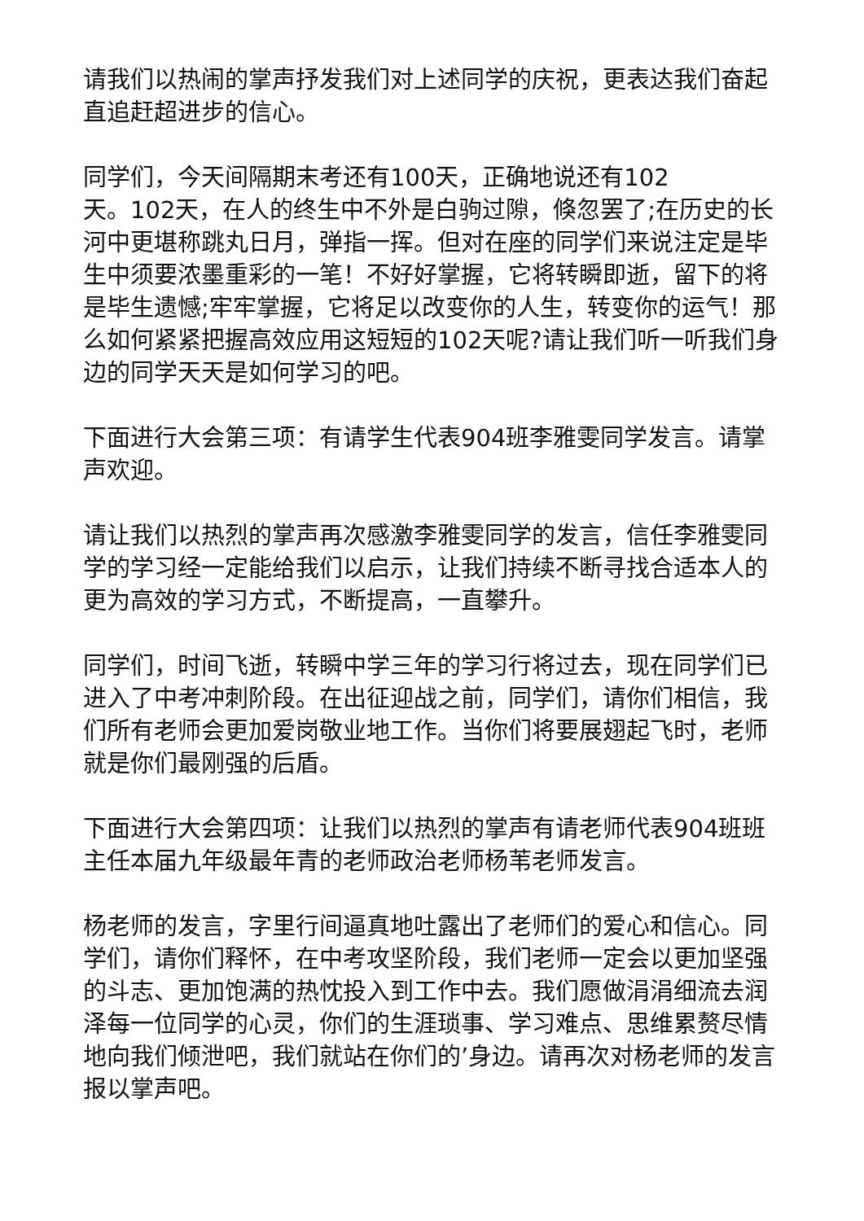请我们以热闹的掌声抒发我们对上述同学的庆祝，更表达我们奋起直追赶超进步的信心。
同学们，今天间隔期末考还有100天，正确地说还有102
天。102天，在人的终生中不外是白驹过隙，倏忽罢了;在历史的长河中更堪称跳丸日月，弹指一挥。但对在座的同学们来说注定是毕生中须要浓墨重彩的一笔！不好好掌握，它将转瞬即逝，留下的将是毕生遗憾;牢牢掌握，它将足以改变你的人生，转变你的运气！那么如何紧紧把握高效应用这短短的102天呢?请让我们听一听我们身边的同学天天是如何学习的吧。
下面进行大会第三项：有请学生代表904班李雅雯同学发言。请掌声欢迎。
请让我们以热烈的掌声再次感激李雅雯同学的发言，信任李雅雯同学的学习经一定能给我们以启示，让我们持续不断寻找合适本人的更为高效的学习方式，不断提高，一直攀升。
同学们，时间飞逝，转瞬中学三年的学习行将过去，现在同学们已进入了中考冲刺阶段。在出征迎战之前，同学们，请你们相信，我们所有老师会更加爱岗敬业地工作。当你们将要展翅起飞时，老师就是你们最刚强的后盾。
下面进行大会第四项：让我们以热烈的掌声有请老师代表904班班主任本届九年级最年青的老师政治老师杨苇老师发言。
杨老师的发言，字里行间逼真地吐露出了老师们的爱心和信心。同学们，请你们释怀，在中考攻坚阶段，我们老师一定会以更加坚强的斗志、更加饱满的热忱投入到工作中去。我们愿做涓涓细流去润泽每一位同学的心灵，你们的生涯琐事、学习难点、思维累赘尽情地向我们倾泄吧，我们就站在你们的’身边。请再次对杨老师的发言报以掌声吧。